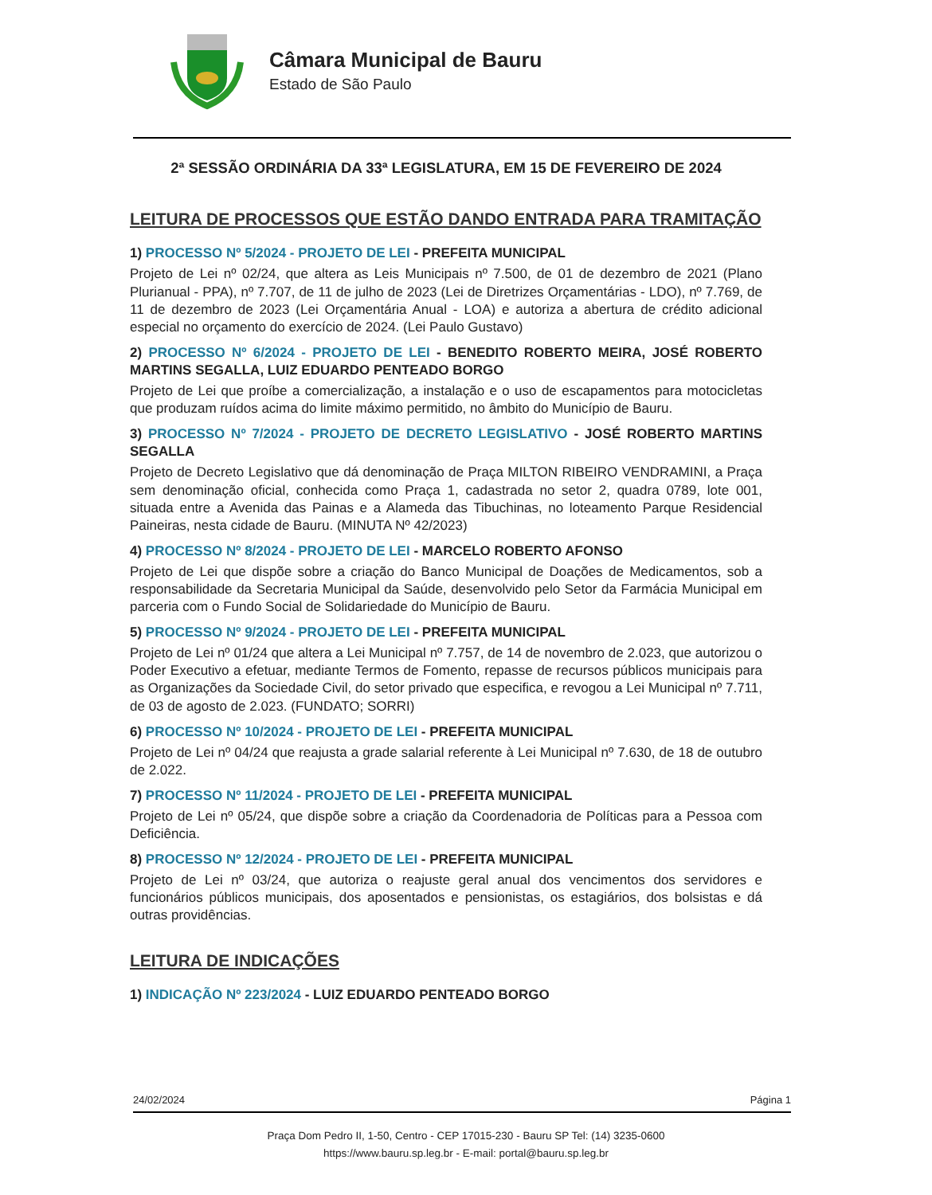Câmara Municipal de Bauru
Estado de São Paulo
2ª SESSÃO ORDINÁRIA DA 33ª LEGISLATURA, EM 15 DE FEVEREIRO DE 2024
LEITURA DE PROCESSOS QUE ESTÃO DANDO ENTRADA PARA TRAMITAÇÃO
1) PROCESSO Nº 5/2024 - PROJETO DE LEI - PREFEITA MUNICIPAL
Projeto de Lei nº 02/24, que altera as Leis Municipais nº 7.500, de 01 de dezembro de 2021 (Plano Plurianual - PPA), nº 7.707, de 11 de julho de 2023 (Lei de Diretrizes Orçamentárias - LDO), nº 7.769, de 11 de dezembro de 2023 (Lei Orçamentária Anual - LOA) e autoriza a abertura de crédito adicional especial no orçamento do exercício de 2024. (Lei Paulo Gustavo)
2) PROCESSO Nº 6/2024 - PROJETO DE LEI - BENEDITO ROBERTO MEIRA, JOSÉ ROBERTO MARTINS SEGALLA, LUIZ EDUARDO PENTEADO BORGO
Projeto de Lei que proíbe a comercialização, a instalação e o uso de escapamentos para motocicletas que produzam ruídos acima do limite máximo permitido, no âmbito do Município de Bauru.
3) PROCESSO Nº 7/2024 - PROJETO DE DECRETO LEGISLATIVO - JOSÉ ROBERTO MARTINS SEGALLA
Projeto de Decreto Legislativo que dá denominação de Praça MILTON RIBEIRO VENDRAMINI, a Praça sem denominação oficial, conhecida como Praça 1, cadastrada no setor 2, quadra 0789, lote 001, situada entre a Avenida das Painas e a Alameda das Tibuchinas, no loteamento Parque Residencial Paineiras, nesta cidade de Bauru. (MINUTA Nº 42/2023)
4) PROCESSO Nº 8/2024 - PROJETO DE LEI - MARCELO ROBERTO AFONSO
Projeto de Lei que dispõe sobre a criação do Banco Municipal de Doações de Medicamentos, sob a responsabilidade da Secretaria Municipal da Saúde, desenvolvido pelo Setor da Farmácia Municipal em parceria com o Fundo Social de Solidariedade do Município de Bauru.
5) PROCESSO Nº 9/2024 - PROJETO DE LEI - PREFEITA MUNICIPAL
Projeto de Lei nº 01/24 que altera a Lei Municipal nº 7.757, de 14 de novembro de 2.023, que autorizou o Poder Executivo a efetuar, mediante Termos de Fomento, repasse de recursos públicos municipais para as Organizações da Sociedade Civil, do setor privado que especifica, e revogou a Lei Municipal nº 7.711, de 03 de agosto de 2.023. (FUNDATO; SORRI)
6) PROCESSO Nº 10/2024 - PROJETO DE LEI - PREFEITA MUNICIPAL
Projeto de Lei nº 04/24 que reajusta a grade salarial referente à Lei Municipal nº 7.630, de 18 de outubro de 2.022.
7) PROCESSO Nº 11/2024 - PROJETO DE LEI - PREFEITA MUNICIPAL
Projeto de Lei nº 05/24, que dispõe sobre a criação da Coordenadoria de Políticas para a Pessoa com Deficiência.
8) PROCESSO Nº 12/2024 - PROJETO DE LEI - PREFEITA MUNICIPAL
Projeto de Lei nº 03/24, que autoriza o reajuste geral anual dos vencimentos dos servidores e funcionários públicos municipais, dos aposentados e pensionistas, os estagiários, dos bolsistas e dá outras providências.
LEITURA DE INDICAÇÕES
1) INDICAÇÃO Nº 223/2024 - LUIZ EDUARDO PENTEADO BORGO
24/02/2024 Página 1
Praça Dom Pedro II, 1-50, Centro - CEP 17015-230 - Bauru SP Tel: (14) 3235-0600
https://www.bauru.sp.leg.br - E-mail: portal@bauru.sp.leg.br